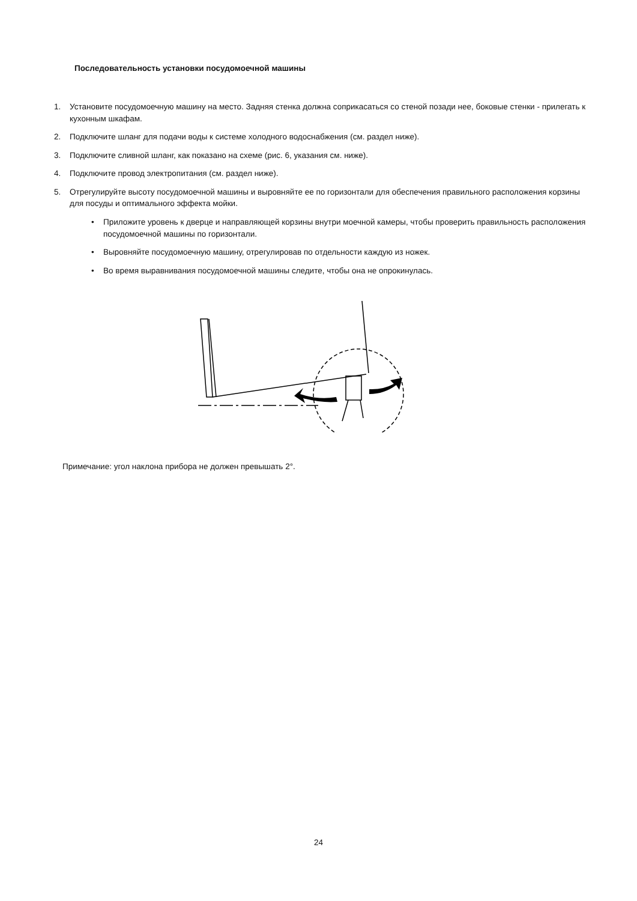Последовательность установки посудомоечной машины
1. Установите посудомоечную машину на место. Задняя стенка должна соприкасаться со стеной позади нее, боковые стенки - прилегать к кухонным шкафам.
2. Подключите шланг для подачи воды к системе холодного водоснабжения (см. раздел ниже).
3. Подключите сливной шланг, как показано на схеме (рис. 6, указания см. ниже).
4. Подключите провод электропитания (см. раздел ниже).
5. Отрегулируйте высоту посудомоечной машины и выровняйте ее по горизонтали для обеспечения правильного расположения корзины для посуды и оптимального эффекта мойки.
• Приложите уровень к дверце и направляющей корзины внутри моечной камеры, чтобы проверить правильность расположения посудомоечной машины по горизонтали.
• Выровняйте посудомоечную машину, отрегулировав по отдельности каждую из ножек.
• Во время выравнивания посудомоечной машины следите, чтобы она не опрокинулась.
Примечание: угол наклона прибора не должен превышать 2°.
24